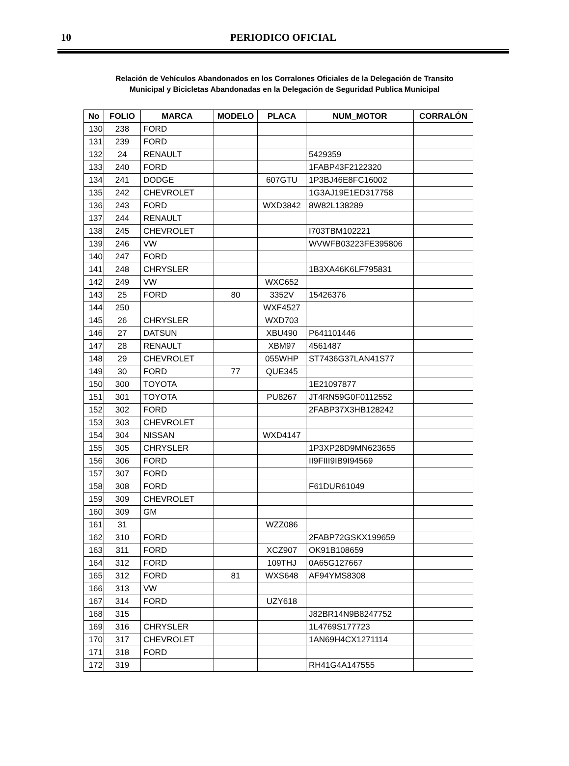10
PERIODICO OFICIAL
Relación de Vehículos Abandonados en los Corralones Oficiales de la Delegación de Transito
Municipal y Bicicletas Abandonadas en la Delegación de Seguridad Publica Municipal
| No | FOLIO | MARCA | MODELO | PLACA | NUM_MOTOR | CORRALÓN |
| --- | --- | --- | --- | --- | --- | --- |
| 130 | 238 | FORD | | | | |
| 131 | 239 | FORD | | | | |
| 132 | 24 | RENAULT | | | 5429359 | |
| 133 | 240 | FORD | | | 1FABP43F2122320 | |
| 134 | 241 | DODGE | | 607GTU | 1P3BJ46E8FC16002 | |
| 135 | 242 | CHEVROLET | | | 1G3AJ19E1ED317758 | |
| 136 | 243 | FORD | | WXD3842 | 8W82L138289 | |
| 137 | 244 | RENAULT | | | | |
| 138 | 245 | CHEVROLET | | | I703TBM102221 | |
| 139 | 246 | VW | | | WVWFB03223FE395806 | |
| 140 | 247 | FORD | | | | |
| 141 | 248 | CHRYSLER | | | 1B3XA46K6LF795831 | |
| 142 | 249 | VW | | WXC652 | | |
| 143 | 25 | FORD | 80 | 3352V | 15426376 | |
| 144 | 250 | | | WXF4527 | | |
| 145 | 26 | CHRYSLER | | WXD703 | | |
| 146 | 27 | DATSUN | | XBU490 | P641101446 | |
| 147 | 28 | RENAULT | | XBM97 | 4561487 | |
| 148 | 29 | CHEVROLET | | 055WHP | ST7436G37LAN41S77 | |
| 149 | 30 | FORD | 77 | QUE345 | | |
| 150 | 300 | TOYOTA | | | 1E21097877 | |
| 151 | 301 | TOYOTA | | PU8267 | JT4RN59G0F0112552 | |
| 152 | 302 | FORD | | | 2FABP37X3HB128242 | |
| 153 | 303 | CHEVROLET | | | | |
| 154 | 304 | NISSAN | | WXD4147 | | |
| 155 | 305 | CHRYSLER | | | 1P3XP28D9MN623655 | |
| 156 | 306 | FORD | | | II9FIII9IB9I94569 | |
| 157 | 307 | FORD | | | | |
| 158 | 308 | FORD | | | F61DUR61049 | |
| 159 | 309 | CHEVROLET | | | | |
| 160 | 309 | GM | | | | |
| 161 | 31 | | | WZZ086 | | |
| 162 | 310 | FORD | | | 2FABP72GSKX199659 | |
| 163 | 311 | FORD | | XCZ907 | OK91B108659 | |
| 164 | 312 | FORD | | 109THJ | 0A65G127667 | |
| 165 | 312 | FORD | 81 | WXS648 | AF94YMS8308 | |
| 166 | 313 | VW | | | | |
| 167 | 314 | FORD | | UZY618 | | |
| 168 | 315 | | | | J82BR14N9B8247752 | |
| 169 | 316 | CHRYSLER | | | 1L4769S177723 | |
| 170 | 317 | CHEVROLET | | | 1AN69H4CX1271114 | |
| 171 | 318 | FORD | | | | |
| 172 | 319 | | | | RH41G4A147555 | |